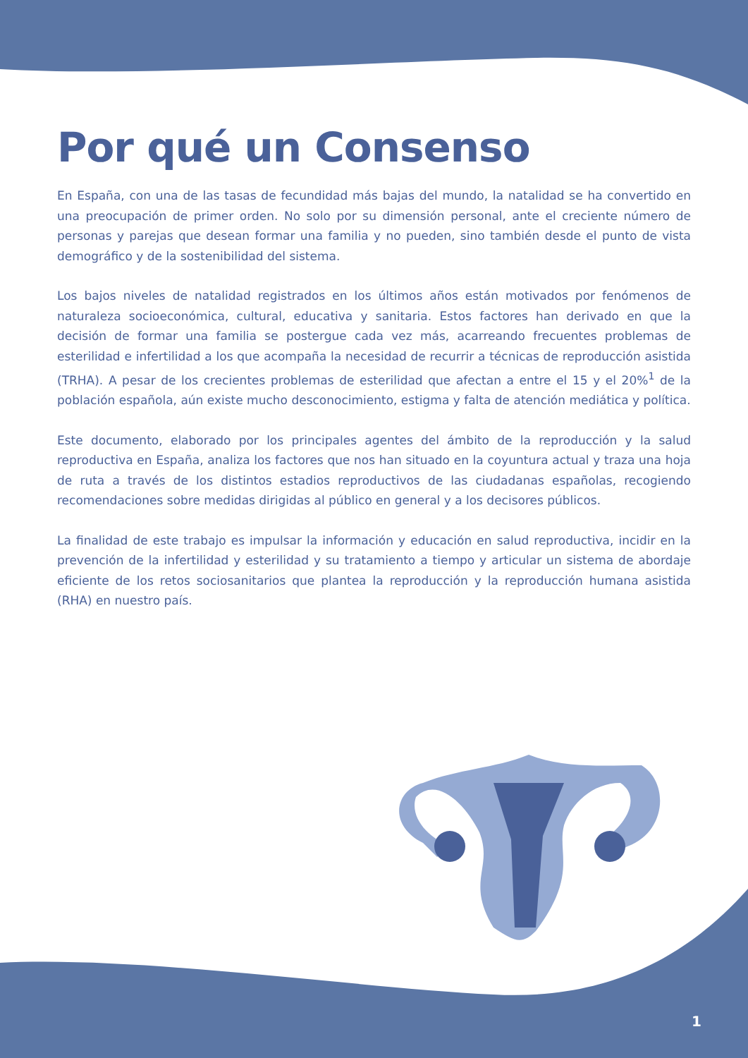Por qué un Consenso
En España, con una de las tasas de fecundidad más bajas del mundo, la natalidad se ha convertido en una preocupación de primer orden. No solo por su dimensión personal, ante el creciente número de personas y parejas que desean formar una familia y no pueden, sino también desde el punto de vista demográfico y de la sostenibilidad del sistema.
Los bajos niveles de natalidad registrados en los últimos años están motivados por fenómenos de naturaleza socioeconómica, cultural, educativa y sanitaria. Estos factores han derivado en que la decisión de formar una familia se postergue cada vez más, acarreando frecuentes problemas de esterilidad e infertilidad a los que acompaña la necesidad de recurrir a técnicas de reproducción asistida (TRHA). A pesar de los crecientes problemas de esterilidad que afectan a entre el 15 y el 20%<sup>1</sup> de la población española, aún existe mucho desconocimiento, estigma y falta de atención mediática y política.
Este documento, elaborado por los principales agentes del ámbito de la reproducción y la salud reproductiva en España, analiza los factores que nos han situado en la coyuntura actual y traza una hoja de ruta a través de los distintos estadios reproductivos de las ciudadanas españolas, recogiendo recomendaciones sobre medidas dirigidas al público en general y a los decisores públicos.
La finalidad de este trabajo es impulsar la información y educación en salud reproductiva, incidir en la prevención de la infertilidad y esterilidad y su tratamiento a tiempo y articular un sistema de abordaje eficiente de los retos sociosanitarios que plantea la reproducción y la reproducción humana asistida (RHA) en nuestro país.
1